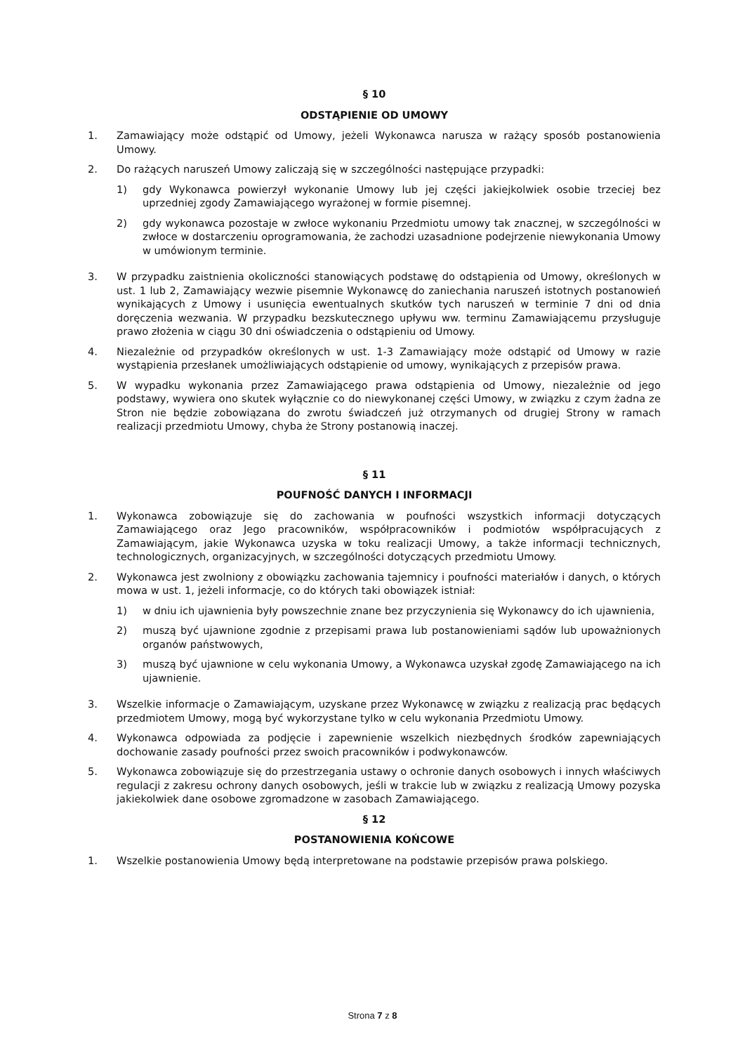§ 10
ODSTĄPIENIE OD UMOWY
1. Zamawiający może odstąpić od Umowy, jeżeli Wykonawca narusza w rażący sposób postanowienia Umowy.
2. Do rażących naruszeń Umowy zaliczają się w szczególności następujące przypadki:
1) gdy Wykonawca powierzył wykonanie Umowy lub jej części jakiejkolwiek osobie trzeciej bez uprzedniej zgody Zamawiającego wyrażonej w formie pisemnej.
2) gdy wykonawca pozostaje w zwłoce wykonaniu Przedmiotu umowy tak znacznej, w szczególności w zwłoce w dostarczeniu oprogramowania, że zachodzi uzasadnione podejrzenie niewykonania Umowy w umówionym terminie.
3. W przypadku zaistnienia okoliczności stanowiących podstawę do odstąpienia od Umowy, określonych w ust. 1 lub 2, Zamawiający wezwie pisemnie Wykonawcę do zaniechania naruszeń istotnych postanowień wynikających z Umowy i usunięcia ewentualnych skutków tych naruszeń w terminie 7 dni od dnia doręczenia wezwania. W przypadku bezskutecznego upływu ww. terminu Zamawiającemu przysługuje prawo złożenia w ciągu 30 dni oświadczenia o odstąpieniu od Umowy.
4. Niezależnie od przypadków określonych w ust. 1-3 Zamawiający może odstąpić od Umowy w razie wystąpienia przesłanek umożliwiających odstąpienie od umowy, wynikających z przepisów prawa.
5. W wypadku wykonania przez Zamawiającego prawa odstąpienia od Umowy, niezależnie od jego podstawy, wywiera ono skutek wyłącznie co do niewykonanej części Umowy, w związku z czym żadna ze Stron nie będzie zobowiązana do zwrotu świadczeń już otrzymanych od drugiej Strony w ramach realizacji przedmiotu Umowy, chyba że Strony postanowią inaczej.
§ 11
POUFNOŚĆ DANYCH I INFORMACJI
1. Wykonawca zobowiązuje się do zachowania w poufności wszystkich informacji dotyczących Zamawiającego oraz Jego pracowników, współpracowników i podmiotów współpracujących z Zamawiającym, jakie Wykonawca uzyska w toku realizacji Umowy, a także informacji technicznych, technologicznych, organizacyjnych, w szczególności dotyczących przedmiotu Umowy.
2. Wykonawca jest zwolniony z obowiązku zachowania tajemnicy i poufności materiałów i danych, o których mowa w ust. 1, jeżeli informacje, co do których taki obowiązek istniał:
1) w dniu ich ujawnienia były powszechnie znane bez przyczynienia się Wykonawcy do ich ujawnienia,
2) muszą być ujawnione zgodnie z przepisami prawa lub postanowieniami sądów lub upoważnionych organów państwowych,
3) muszą być ujawnione w celu wykonania Umowy, a Wykonawca uzyskał zgodę Zamawiającego na ich ujawnienie.
3. Wszelkie informacje o Zamawiającym, uzyskane przez Wykonawcę w związku z realizacją prac będących przedmiotem Umowy, mogą być wykorzystane tylko w celu wykonania Przedmiotu Umowy.
4. Wykonawca odpowiada za podjęcie i zapewnienie wszelkich niezbędnych środków zapewniających dochowanie zasady poufności przez swoich pracowników i podwykonawców.
5. Wykonawca zobowiązuje się do przestrzegania ustawy o ochronie danych osobowych i innych właściwych regulacji z zakresu ochrony danych osobowych, jeśli w trakcie lub w związku z realizacją Umowy pozyska jakiekolwiek dane osobowe zgromadzone w zasobach Zamawiającego.
§ 12
POSTANOWIENIA KOŃCOWE
1. Wszelkie postanowienia Umowy będą interpretowane na podstawie przepisów prawa polskiego.
Strona 7 z 8